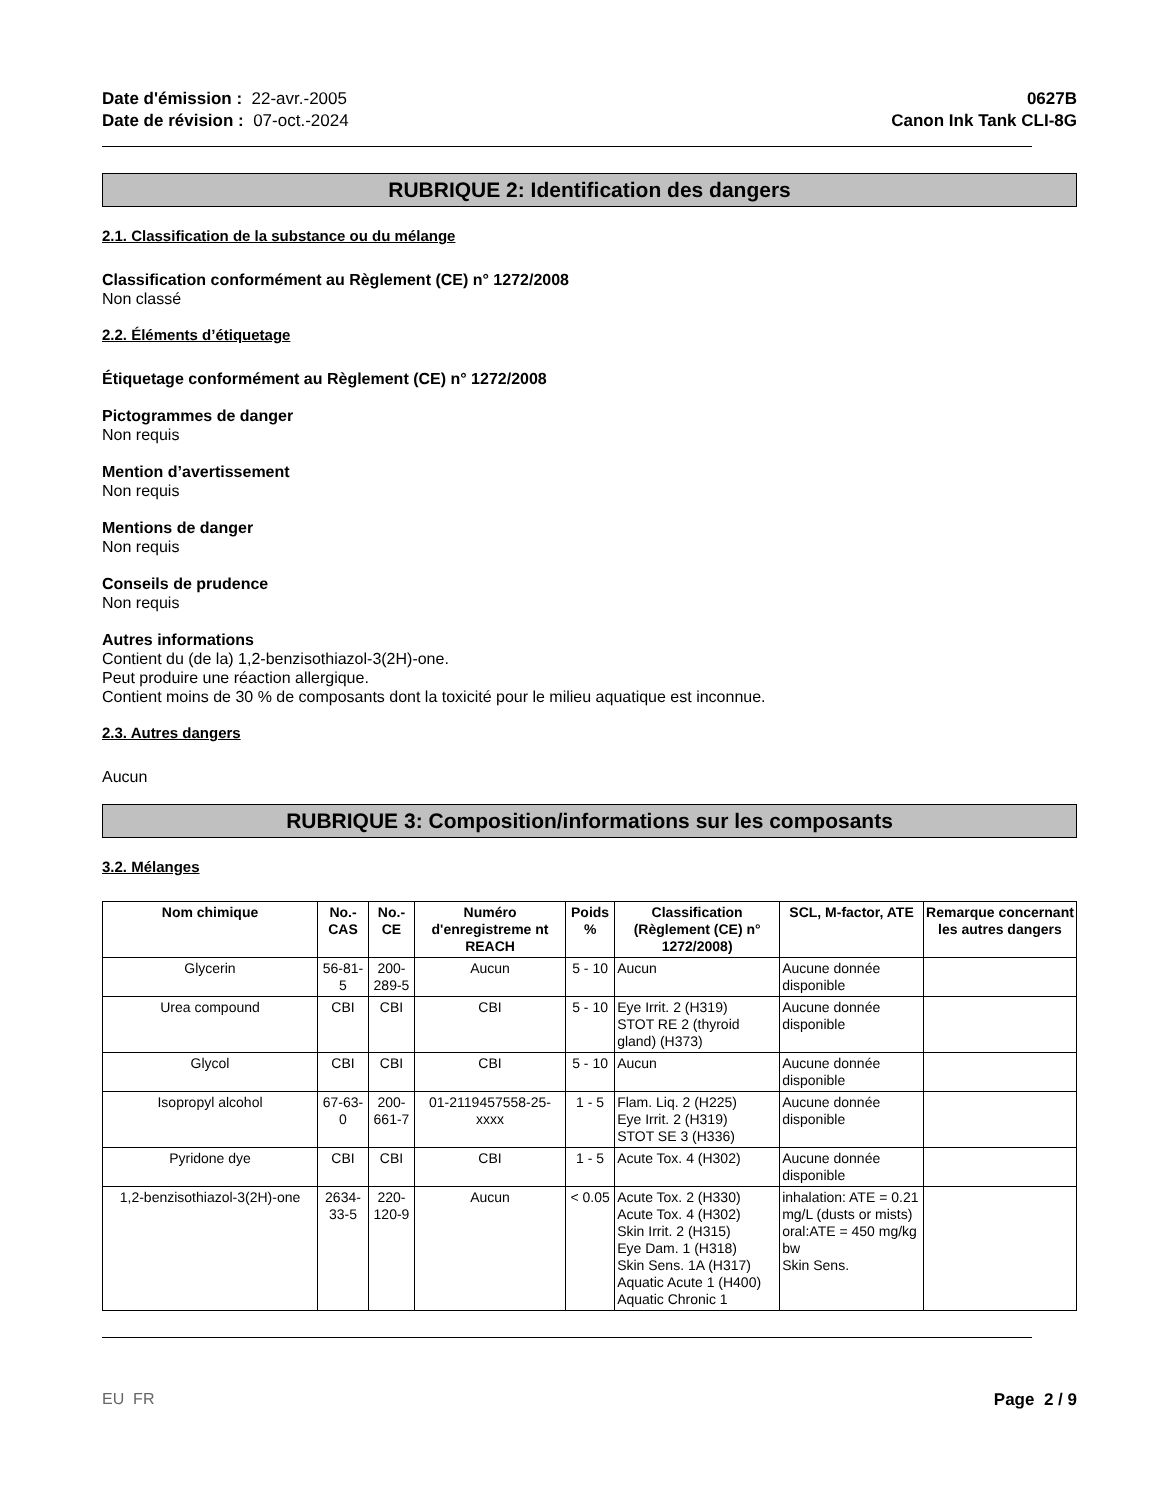Date d'émission : 22-avr.-2005
Date de révision : 07-oct.-2024
0627B
Canon Ink Tank CLI-8G
RUBRIQUE 2: Identification des dangers
2.1. Classification de la substance ou du mélange
Classification conformément au Règlement (CE) n° 1272/2008
Non classé
2.2. Éléments d’étiquetage
Étiquetage conformément au Règlement (CE) n° 1272/2008
Pictogrammes de danger
Non requis
Mention d’avertissement
Non requis
Mentions de danger
Non requis
Conseils de prudence
Non requis
Autres informations
Contient du (de la) 1,2-benzisothiazol-3(2H)-one.
Peut produire une réaction allergique.
Contient moins de 30 % de composants dont la toxicité pour le milieu aquatique est inconnue.
2.3. Autres dangers
Aucun
RUBRIQUE 3: Composition/informations sur les composants
3.2. Mélanges
| Nom chimique | No.-CAS | No.-CE | Numéro d'enregistreme nt REACH | Poids % | Classification (Règlement (CE) n° 1272/2008) | SCL, M-factor, ATE | Remarque concernant les autres dangers |
| --- | --- | --- | --- | --- | --- | --- | --- |
| Glycerin | 56-81-5 | 200-289-5 | Aucun | 5 - 10 | Aucun | Aucune donnée disponible | |
| Urea compound | CBI | CBI | CBI | 5 - 10 | Eye Irrit. 2 (H319) STOT RE 2 (thyroid gland) (H373) | Aucune donnée disponible | |
| Glycol | CBI | CBI | CBI | 5 - 10 | Aucun | Aucune donnée disponible | |
| Isopropyl alcohol | 67-63-0 | 200-661-7 | 01-2119457558-25-xxxx | 1 - 5 | Flam. Liq. 2 (H225) Eye Irrit. 2 (H319) STOT SE 3 (H336) | Aucune donnée disponible | |
| Pyridone dye | CBI | CBI | CBI | 1 - 5 | Acute Tox. 4 (H302) | Aucune donnée disponible | |
| 1,2-benzisothiazol-3(2H)-one | 2634-33-5 | 220-120-9 | Aucun | < 0.05 | Acute Tox. 2 (H330) Acute Tox. 4 (H302) Skin Irrit. 2 (H315) Eye Dam. 1 (H318) Skin Sens. 1A (H317) Aquatic Acute 1 (H400) Aquatic Chronic 1 | inhalation: ATE = 0.21 mg/L (dusts or mists) oral:ATE = 450 mg/kg bw Skin Sens. | |
EU FR Page 2 / 9